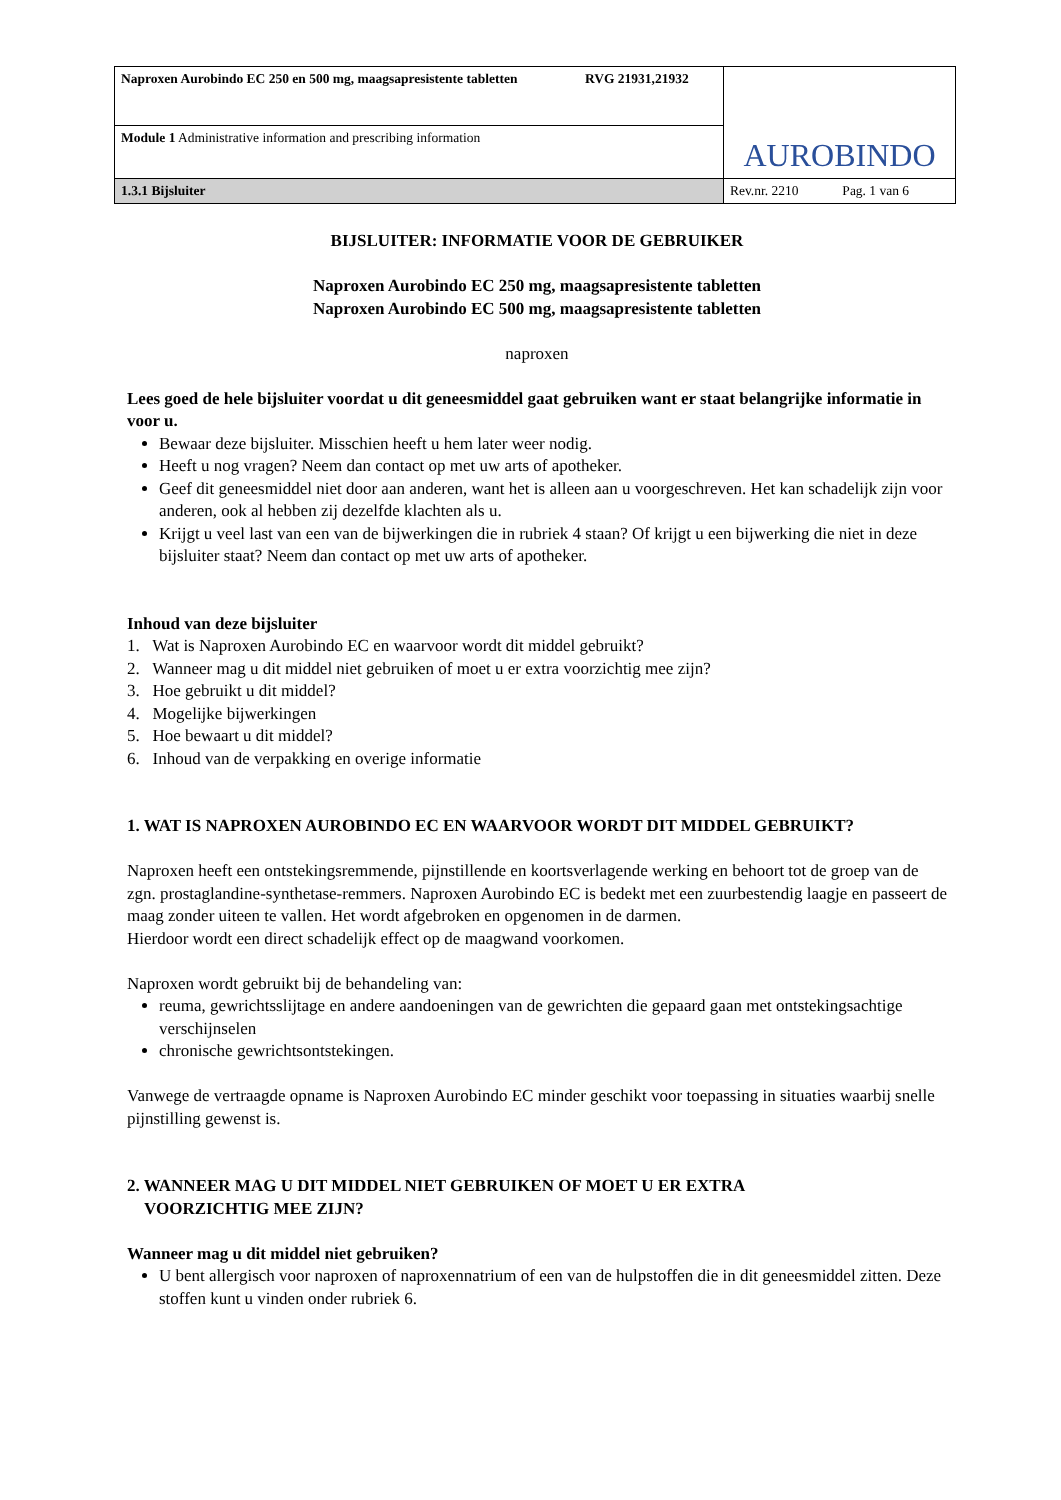| Naproxen Aurobindo EC 250 en 500 mg, maagsapresistente tabletten RVG 21931,21932 | AUROBINDO |
| Module 1 Administrative information and prescribing information | |
| 1.3.1 Bijsluiter | Rev.nr. 2210 Pag. 1 van 6 |
BIJSLUITER: INFORMATIE VOOR DE GEBRUIKER
Naproxen Aurobindo EC 250 mg, maagsapresistente tabletten
Naproxen Aurobindo EC 500 mg, maagsapresistente tabletten
naproxen
Lees goed de hele bijsluiter voordat u dit geneesmiddel gaat gebruiken want er staat belangrijke informatie in voor u.
Bewaar deze bijsluiter. Misschien heeft u hem later weer nodig.
Heeft u nog vragen? Neem dan contact op met uw arts of apotheker.
Geef dit geneesmiddel niet door aan anderen, want het is alleen aan u voorgeschreven. Het kan schadelijk zijn voor anderen, ook al hebben zij dezelfde klachten als u.
Krijgt u veel last van een van de bijwerkingen die in rubriek 4 staan? Of krijgt u een bijwerking die niet in deze bijsluiter staat? Neem dan contact op met uw arts of apotheker.
Inhoud van deze bijsluiter
1. Wat is Naproxen Aurobindo EC en waarvoor wordt dit middel gebruikt?
2. Wanneer mag u dit middel niet gebruiken of moet u er extra voorzichtig mee zijn?
3. Hoe gebruikt u dit middel?
4. Mogelijke bijwerkingen
5. Hoe bewaart u dit middel?
6. Inhoud van de verpakking en overige informatie
1. WAT IS NAPROXEN AUROBINDO EC EN WAARVOOR WORDT DIT MIDDEL GEBRUIKT?
Naproxen heeft een ontstekingsremmende, pijnstillende en koortsverlagende werking en behoort tot de groep van de zgn. prostaglandine-synthetase-remmers. Naproxen Aurobindo EC is bedekt met een zuurbestendig laagje en passeert de maag zonder uiteen te vallen. Het wordt afgebroken en opgenomen in de darmen.
Hierdoor wordt een direct schadelijk effect op de maagwand voorkomen.
Naproxen wordt gebruikt bij de behandeling van:
reuma, gewrichtsslijtage en andere aandoeningen van de gewrichten die gepaard gaan met ontstekingsachtige verschijnselen
chronische gewrichtsontstekingen.
Vanwege de vertraagde opname is Naproxen Aurobindo EC minder geschikt voor toepassing in situaties waarbij snelle pijnstilling gewenst is.
2. WANNEER MAG U DIT MIDDEL NIET GEBRUIKEN OF MOET U ER EXTRA
VOORZICHTIG MEE ZIJN?
Wanneer mag u dit middel niet gebruiken?
U bent allergisch voor naproxen of naproxennatrium of een van de hulpstoffen die in dit geneesmiddel zitten. Deze stoffen kunt u vinden onder rubriek 6.